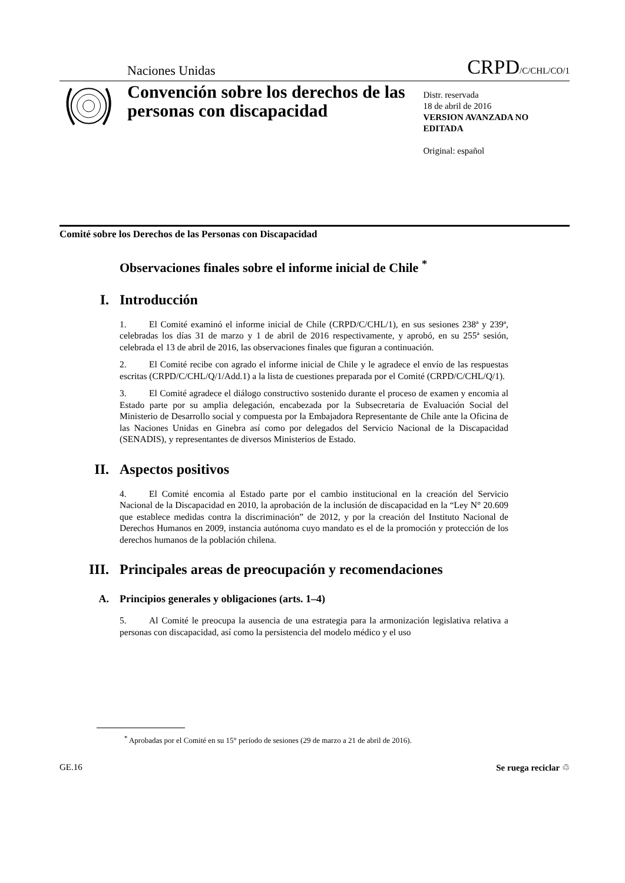Naciones Unidas CRPD/C/CHL/CO/1
Convención sobre los derechos de las personas con discapacidad
Distr. reservada
18 de abril de 2016
VERSION AVANZADA NO EDITADA
Original: español
Comité sobre los Derechos de las Personas con Discapacidad
Observaciones finales sobre el informe inicial de Chile <sup>*</sup>
I. Introducción
1. El Comité examinó el informe inicial de Chile (CRPD/C/CHL/1), en sus sesiones 238ª y 239ª, celebradas los días 31 de marzo y 1 de abril de 2016 respectivamente, y aprobó, en su 255ª sesión, celebrada el 13 de abril de 2016, las observaciones finales que figuran a continuación.
2. El Comité recibe con agrado el informe inicial de Chile y le agradece el envío de las respuestas escritas (CRPD/C/CHL/Q/1/Add.1) a la lista de cuestiones preparada por el Comité (CRPD/C/CHL/Q/1).
3. El Comité agradece el diálogo constructivo sostenido durante el proceso de examen y encomia al Estado parte por su amplia delegación, encabezada por la Subsecretaria de Evaluación Social del Ministerio de Desarrollo social y compuesta por la Embajadora Representante de Chile ante la Oficina de las Naciones Unidas en Ginebra así como por delegados del Servicio Nacional de la Discapacidad (SENADIS), y representantes de diversos Ministerios de Estado.
II. Aspectos positivos
4. El Comité encomia al Estado parte por el cambio institucional en la creación del Servicio Nacional de la Discapacidad en 2010, la aprobación de la inclusión de discapacidad en la “Ley N° 20.609 que establece medidas contra la discriminación” de 2012, y por la creación del Instituto Nacional de Derechos Humanos en 2009, instancia autónoma cuyo mandato es el de la promoción y protección de los derechos humanos de la población chilena.
III. Principales areas de preocupación y recomendaciones
A. Principios generales y obligaciones (arts. 1–4)
5. Al Comité le preocupa la ausencia de una estrategia para la armonización legislativa relativa a personas con discapacidad, así como la persistencia del modelo médico y el uso
<sup>*</sup> Aprobadas por el Comité en su 15° período de sesiones (29 de marzo a 21 de abril de 2016).
GE.16 Se ruega reciclar ♲